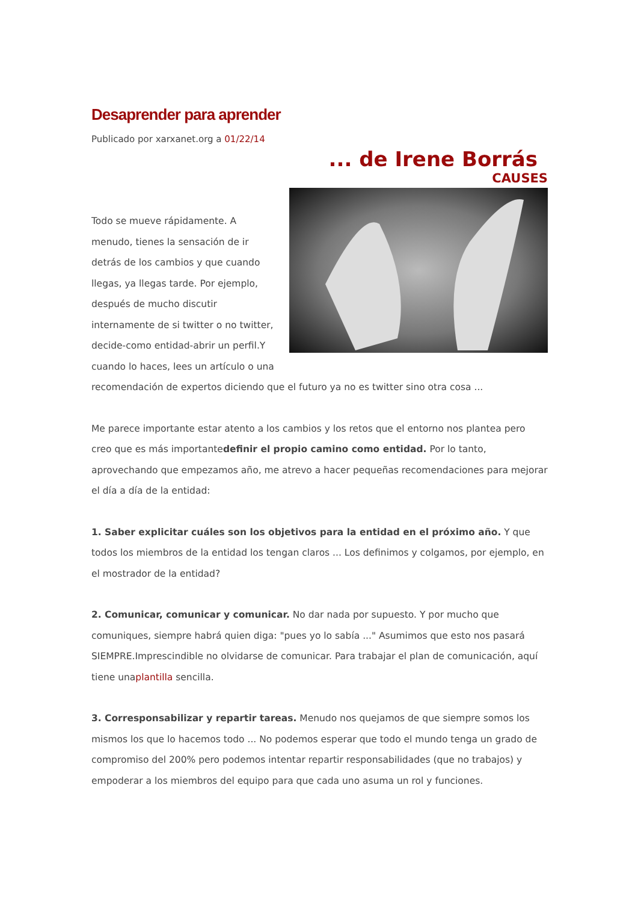Desaprender para aprender
Publicado por xarxanet.org a 01/22/14
... de Irene Borrás
CAUSES
Todo se mueve rápidamente. A menudo, tienes la sensación de ir detrás de los cambios y que cuando llegas, ya llegas tarde. Por ejemplo, después de mucho discutir internamente de si twitter o no twitter, decide-como entidad-abrir un perfil.Y cuando lo haces, lees un artículo o una recomendación de expertos diciendo que el futuro ya no es twitter sino otra cosa ...
Me parece importante estar atento a los cambios y los retos que el entorno nos plantea pero creo que es más importantedefinir el propio camino como entidad. Por lo tanto, aprovechando que empezamos año, me atrevo a hacer pequeñas recomendaciones para mejorar el día a día de la entidad:
1. Saber explicitar cuáles son los objetivos para la entidad en el próximo año. Y que todos los miembros de la entidad los tengan claros ... Los definimos y colgamos, por ejemplo, en el mostrador de la entidad?
2. Comunicar, comunicar y comunicar. No dar nada por supuesto. Y por mucho que comuniques, siempre habrá quien diga: "pues yo lo sabía ..." Asumimos que esto nos pasará SIEMPRE.Imprescindible no olvidarse de comunicar. Para trabajar el plan de comunicación, aquí tiene unaplantilla sencilla.
3. Corresponsabilizar y repartir tareas. Menudo nos quejamos de que siempre somos los mismos los que lo hacemos todo ... No podemos esperar que todo el mundo tenga un grado de compromiso del 200% pero podemos intentar repartir responsabilidades (que no trabajos) y empoderar a los miembros del equipo para que cada uno asuma un rol y funciones.